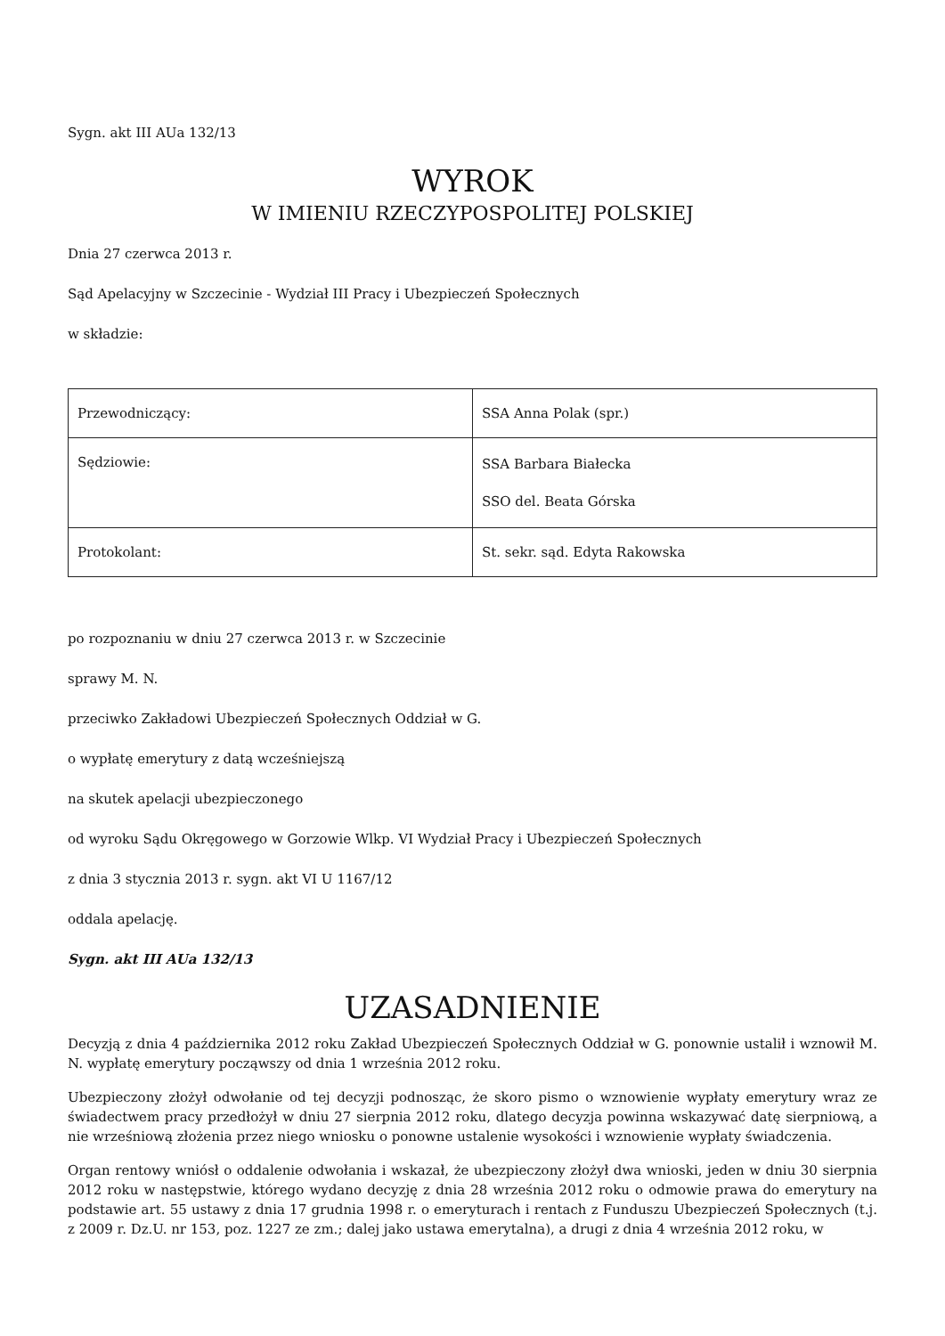Sygn. akt III AUa 132/13
WYROK
W IMIENIU RZECZYPOSPOLITEJ POLSKIEJ
Dnia 27 czerwca 2013 r.
Sąd Apelacyjny w Szczecinie - Wydział III Pracy i Ubezpieczeń Społecznych
w składzie:
| Przewodniczący: | SSA Anna Polak (spr.) |
| Sędziowie: | SSA Barbara Białecka SSO del. Beata Górska |
| Protokolant: | St. sekr. sąd. Edyta Rakowska |
po rozpoznaniu w dniu 27 czerwca 2013 r. w Szczecinie
sprawy M. N.
przeciwko Zakładowi Ubezpieczeń Społecznych Oddział w G.
o wypłatę emerytury z datą wcześniejszą
na skutek apelacji ubezpieczonego
od wyroku Sądu Okręgowego w Gorzowie Wlkp. VI Wydział Pracy i Ubezpieczeń Społecznych
z dnia 3 stycznia 2013 r. sygn. akt VI U 1167/12
oddala apelację.
Sygn. akt III AUa 132/13
UZASADNIENIE
Decyzją z dnia 4 października 2012 roku Zakład Ubezpieczeń Społecznych Oddział w G. ponownie ustalił i wznowił M. N. wypłatę emerytury począwszy od dnia 1 września 2012 roku.
Ubezpieczony złożył odwołanie od tej decyzji podnosząc, że skoro pismo o wznowienie wypłaty emerytury wraz ze świadectwem pracy przedłożył w dniu 27 sierpnia 2012 roku, dlatego decyzja powinna wskazywać datę sierpniową, a nie wrześniową złożenia przez niego wniosku o ponowne ustalenie wysokości i wznowienie wypłaty świadczenia.
Organ rentowy wniósł o oddalenie odwołania i wskazał, że ubezpieczony złożył dwa wnioski, jeden w dniu 30 sierpnia 2012 roku w następstwie, którego wydano decyzję z dnia 28 września 2012 roku o odmowie prawa do emerytury na podstawie art. 55 ustawy z dnia 17 grudnia 1998 r. o emeryturach i rentach z Funduszu Ubezpieczeń Społecznych (t.j. z 2009 r. Dz.U. nr 153, poz. 1227 ze zm.; dalej jako ustawa emerytalna), a drugi z dnia 4 września 2012 roku, w